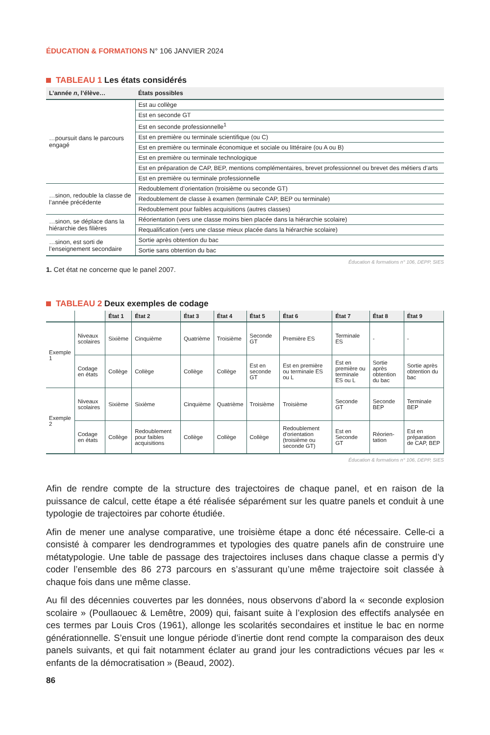ÉDUCATION & FORMATIONS N° 106 JANVIER 2024
TABLEAU 1 Les états considérés
| L’année n , l’élève… | États possibles |
| --- | --- |
| …poursuit dans le parcours engagé | Est au collège |
| | Est en seconde GT |
| | Est en seconde professionnelle<sup>1</sup> |
| | Est en première ou terminale scientifique (ou C) |
| | Est en première ou terminale économique et sociale ou littéraire (ou A ou B) |
| | Est en première ou terminale technologique |
| | Est en préparation de CAP, BEP, mentions complémentaires, brevet professionnel ou brevet des métiers d’arts |
| | Est en première ou terminale professionnelle |
| …sinon, redouble la classe de l’année précédente | Redoublement d’orientation (troisième ou seconde GT) |
| | Redoublement de classe à examen (terminale CAP, BEP ou terminale) |
| | Redoublement pour faibles acquisitions (autres classes) |
| …sinon, se déplace dans la hiérarchie des filières | Réorientation (vers une classe moins bien placée dans la hiérarchie scolaire) |
| | Requalification (vers une classe mieux placée dans la hiérarchie scolaire) |
| …sinon, est sorti de l’enseignement secondaire | Sortie après obtention du bac |
| | Sortie sans obtention du bac |
Éducation & formations n° 106, DEPP, SIES
1. Cet état ne concerne que le panel 2007.
TABLEAU 2 Deux exemples de codage
| | | État 1 | État 2 | État 3 | État 4 | État 5 | État 6 | État 7 | État 8 | État 9 |
| --- | --- | --- | --- | --- | --- | --- | --- | --- | --- | --- |
| Exemple 1 | Niveaux scolaires | Sixième | Cinquième | Quatrième | Troisième | Seconde GT | Première ES | Terminale ES | - | - |
| | Codage en états | Collège | Collège | Collège | Collège | Est en seconde GT | Est en première ou terminale ES ou L | Est en première ou terminale ES ou L | Sortie après obtention du bac | Sortie après obtention du bac |
| Exemple 2 | Niveaux scolaires | Sixième | Sixième | Cinquième | Quatrième | Troisième | Troisième | Seconde GT | Seconde BEP | Terminale BEP |
| | Codage en états | Collège | Redoublement pour faibles acquisitions | Collège | Collège | Collège | Redoublement d’orientation (troisième ou seconde GT) | Est en Seconde GT | Réorien-tation | Est en préparation de CAP, BEP |
Éducation & formations n° 106, DEPP, SIES
Afin de rendre compte de la structure des trajectoires de chaque panel, et en raison de la puissance de calcul, cette étape a été réalisée séparément sur les quatre panels et conduit à une typologie de trajectoires par cohorte étudiée.
Afin de mener une analyse comparative, une troisième étape a donc été nécessaire. Celle-ci a consisté à comparer les dendrogrammes et typologies des quatre panels afin de construire une métatypologie. Une table de passage des trajectoires incluses dans chaque classe a permis d’y coder l’ensemble des 86 273 parcours en s’assurant qu’une même trajectoire soit classée à chaque fois dans une même classe.
Au fil des décennies couvertes par les données, nous observons d’abord la « seconde explosion scolaire » (Poullaouec & Lemêtre, 2009) qui, faisant suite à l’explosion des effectifs analysée en ces termes par Louis Cros (1961), allonge les scolarités secondaires et institue le bac en norme générationnelle. S’ensuit une longue période d’inertie dont rend compte la comparaison des deux panels suivants, et qui fait notamment éclater au grand jour les contradictions vécues par les « enfants de la démocratisation » (Beaud, 2002).
86